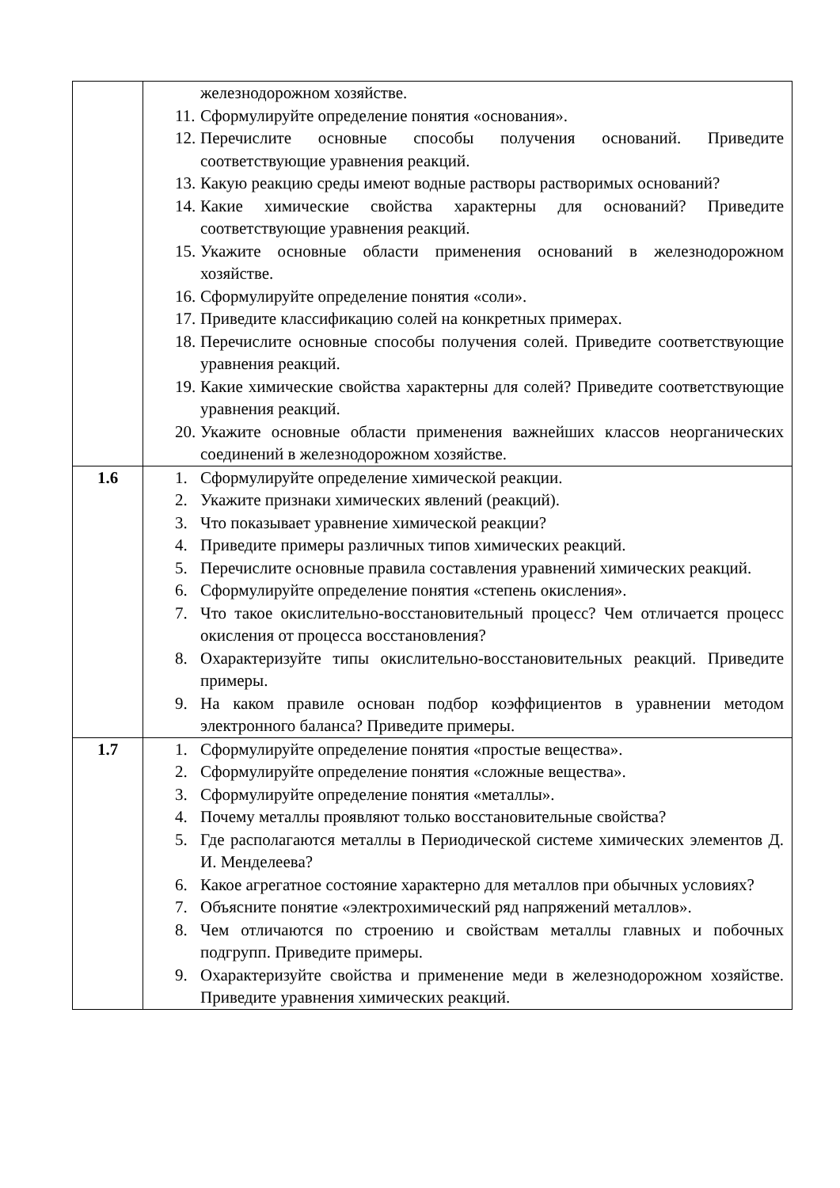| | железнодорожном хозяйстве. 11. Сформулируйте определение понятия «основания». 12. Перечислите основные способы получения оснований. Приведите соответствующие уравнения реакций. 13. Какую реакцию среды имеют водные растворы растворимых оснований? 14. Какие химические свойства характерны для оснований? Приведите соответствующие уравнения реакций. 15. Укажите основные области применения оснований в железнодорожном хозяйстве. 16. Сформулируйте определение понятия «соли». 17. Приведите классификацию солей на конкретных примерах. 18. Перечислите основные способы получения солей. Приведите соответствующие уравнения реакций. 19. Какие химические свойства характерны для солей? Приведите соответствующие уравнения реакций. 20. Укажите основные области применения важнейших классов неорганических соединений в железнодорожном хозяйстве. |
| 1.6 | 1. Сформулируйте определение химической реакции. 2. Укажите признаки химических явлений (реакций). 3. Что показывает уравнение химической реакции? 4. Приведите примеры различных типов химических реакций. 5. Перечислите основные правила составления уравнений химических реакций. 6. Сформулируйте определение понятия «степень окисления». 7. Что такое окислительно-восстановительный процесс? Чем отличается процесс окисления от процесса восстановления? 8. Охарактеризуйте типы окислительно-восстановительных реакций. Приведите примеры. 9. На каком правиле основан подбор коэффициентов в уравнении методом электронного баланса? Приведите примеры. |
| 1.7 | 1. Сформулируйте определение понятия «простые вещества». 2. Сформулируйте определение понятия «сложные вещества». 3. Сформулируйте определение понятия «металлы». 4. Почему металлы проявляют только восстановительные свойства? 5. Где располагаются металлы в Периодической системе химических элементов Д. И. Менделеева? 6. Какое агрегатное состояние характерно для металлов при обычных условиях? 7. Объясните понятие «электрохимический ряд напряжений металлов». 8. Чем отличаются по строению и свойствам металлы главных и побочных подгрупп. Приведите примеры. 9. Охарактеризуйте свойства и применение меди в железнодорожном хозяйстве. Приведите уравнения химических реакций. |